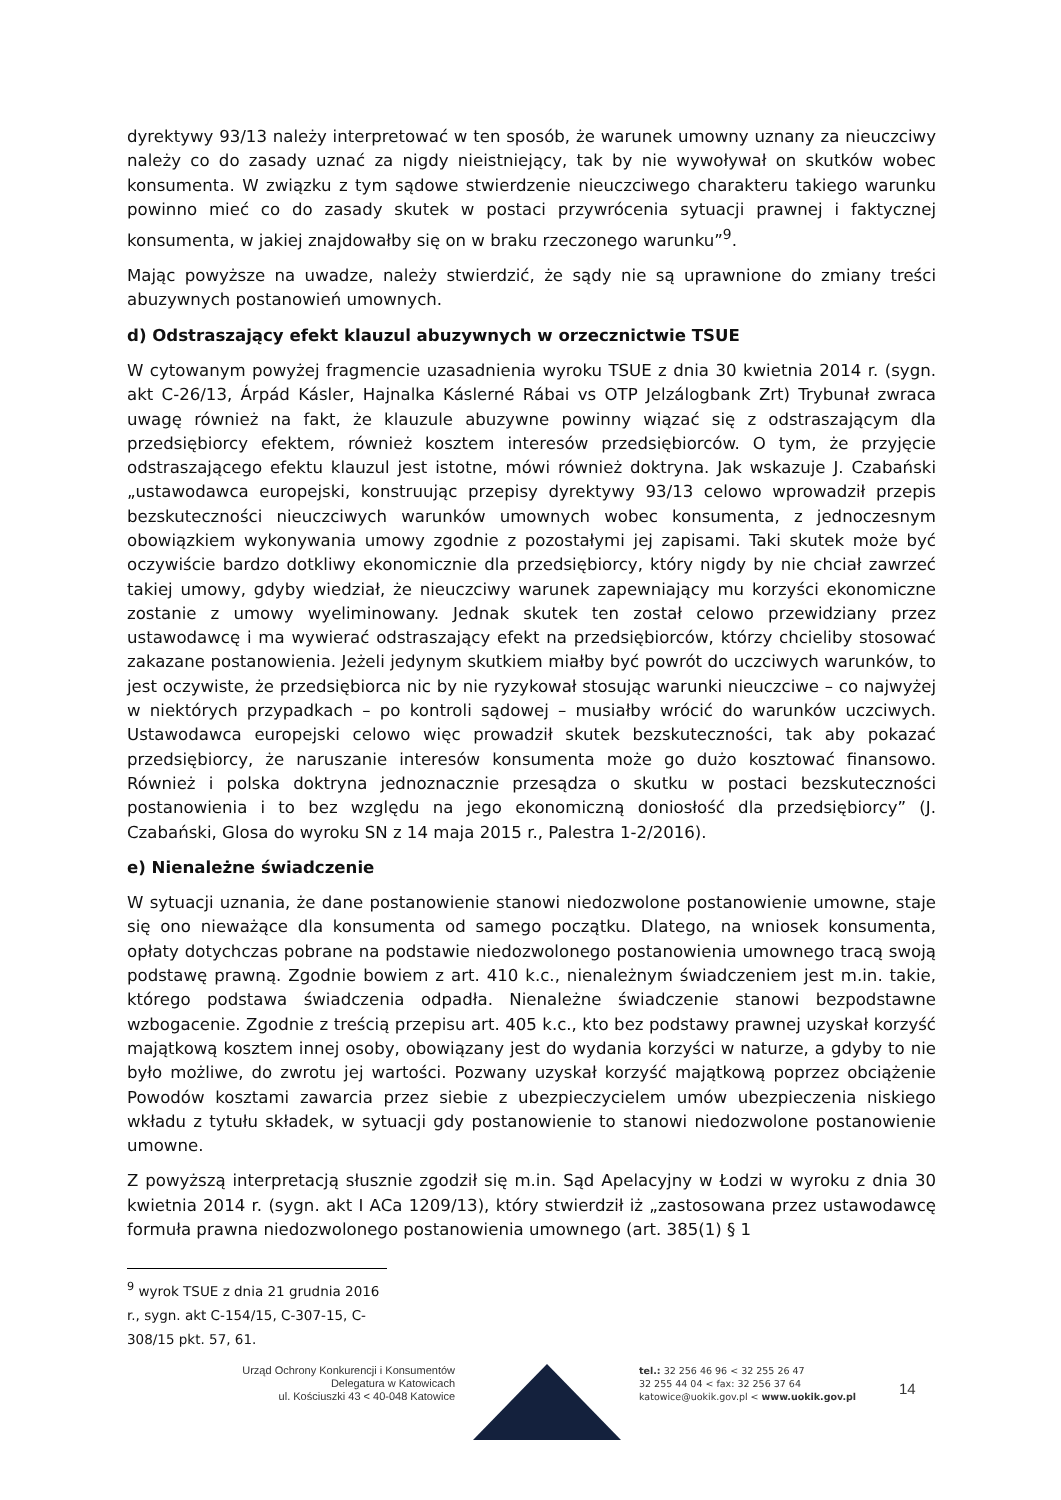dyrektywy 93/13 należy interpretować w ten sposób, że warunek umowny uznany za nieuczciwy należy co do zasady uznać za nigdy nieistniejący, tak by nie wywoływał on skutków wobec konsumenta. W związku z tym sądowe stwierdzenie nieuczciwego charakteru takiego warunku powinno mieć co do zasady skutek w postaci przywrócenia sytuacji prawnej i faktycznej konsumenta, w jakiej znajdowałby się on w braku rzeczonego warunku”<sup>9</sup>.
Mając powyższe na uwadze, należy stwierdzić, że sądy nie są uprawnione do zmiany treści abuzywnych postanowień umownych.
d) Odstraszający efekt klauzul abuzywnych w orzecznictwie TSUE
W cytowanym powyżej fragmencie uzasadnienia wyroku TSUE z dnia 30 kwietnia 2014 r. (sygn. akt C‑26/13, Árpád Kásler, Hajnalka Káslerné Rábai vs OTP Jelzálogbank Zrt) Trybunał zwraca uwagę również na fakt, że klauzule abuzywne powinny wiązać się z odstraszającym dla przedsiębiorcy efektem, również kosztem interesów przedsiębiorców. O tym, że przyjęcie odstraszającego efektu klauzul jest istotne, mówi również doktryna. Jak wskazuje J. Czabański „ustawodawca europejski, konstruując przepisy dyrektywy 93/13 celowo wprowadził przepis bezskuteczności nieuczciwych warunków umownych wobec konsumenta, z jednoczesnym obowiązkiem wykonywania umowy zgodnie z pozostałymi jej zapisami. Taki skutek może być oczywiście bardzo dotkliwy ekonomicznie dla przedsiębiorcy, który nigdy by nie chciał zawrzeć takiej umowy, gdyby wiedział, że nieuczciwy warunek zapewniający mu korzyści ekonomiczne zostanie z umowy wyeliminowany. Jednak skutek ten został celowo przewidziany przez ustawodawcę i ma wywierać odstraszający efekt na przedsiębiorców, którzy chcieliby stosować zakazane postanowienia. Jeżeli jedynym skutkiem miałby być powrót do uczciwych warunków, to jest oczywiste, że przedsiębiorca nic by nie ryzykował stosując warunki nieuczciwe – co najwyżej w niektórych przypadkach – po kontroli sądowej – musiałby wrócić do warunków uczciwych. Ustawodawca europejski celowo więc prowadził skutek bezskuteczności, tak aby pokazać przedsiębiorcy, że naruszanie interesów konsumenta może go dużo kosztować finansowo. Również i polska doktryna jednoznacznie przesądza o skutku w postaci bezskuteczności postanowienia i to bez względu na jego ekonomiczną doniosłość dla przedsiębiorcy” (J. Czabański, Glosa do wyroku SN z 14 maja 2015 r., Palestra 1-2/2016).
e) Nienależne świadczenie
W sytuacji uznania, że dane postanowienie stanowi niedozwolone postanowienie umowne, staje się ono nieważące dla konsumenta od samego początku. Dlatego, na wniosek konsumenta, opłaty dotychczas pobrane na podstawie niedozwolonego postanowienia umownego tracą swoją podstawę prawną. Zgodnie bowiem z art. 410 k.c., nienależnym świadczeniem jest m.in. takie, którego podstawa świadczenia odpadła. Nienależne świadczenie stanowi bezpodstawne wzbogacenie. Zgodnie z treścią przepisu art. 405 k.c., kto bez podstawy prawnej uzyskał korzyść majątkową kosztem innej osoby, obowiązany jest do wydania korzyści w naturze, a gdyby to nie było możliwe, do zwrotu jej wartości. Pozwany uzyskał korzyść majątkową poprzez obciążenie Powodów kosztami zawarcia przez siebie z ubezpieczycielem umów ubezpieczenia niskiego wkładu z tytułu składek, w sytuacji gdy postanowienie to stanowi niedozwolone postanowienie umowne.
Z powyższą interpretacją słusznie zgodził się m.in. Sąd Apelacyjny w Łodzi w wyroku z dnia 30 kwietnia 2014 r. (sygn. akt I ACa 1209/13), który stwierdził iż „zastosowana przez ustawodawcę formuła prawna niedozwolonego postanowienia umownego (art. 385(1) § 1
<sup>9</sup> wyrok TSUE z dnia 21 grudnia 2016 r., sygn. akt C-154/15, C-307-15, C-308/15 pkt. 57, 61.
Urząd Ochrony Konkurencji i Konsumentów
Delegatura w Katowicach
ul. Kościuszki 43 < 40-048 Katowice
tel.: 32 256 46 96 < 32 255 26 47
32 255 44 04 < fax: 32 256 37 64
katowice@uokik.gov.pl < www.uokik.gov.pl
14